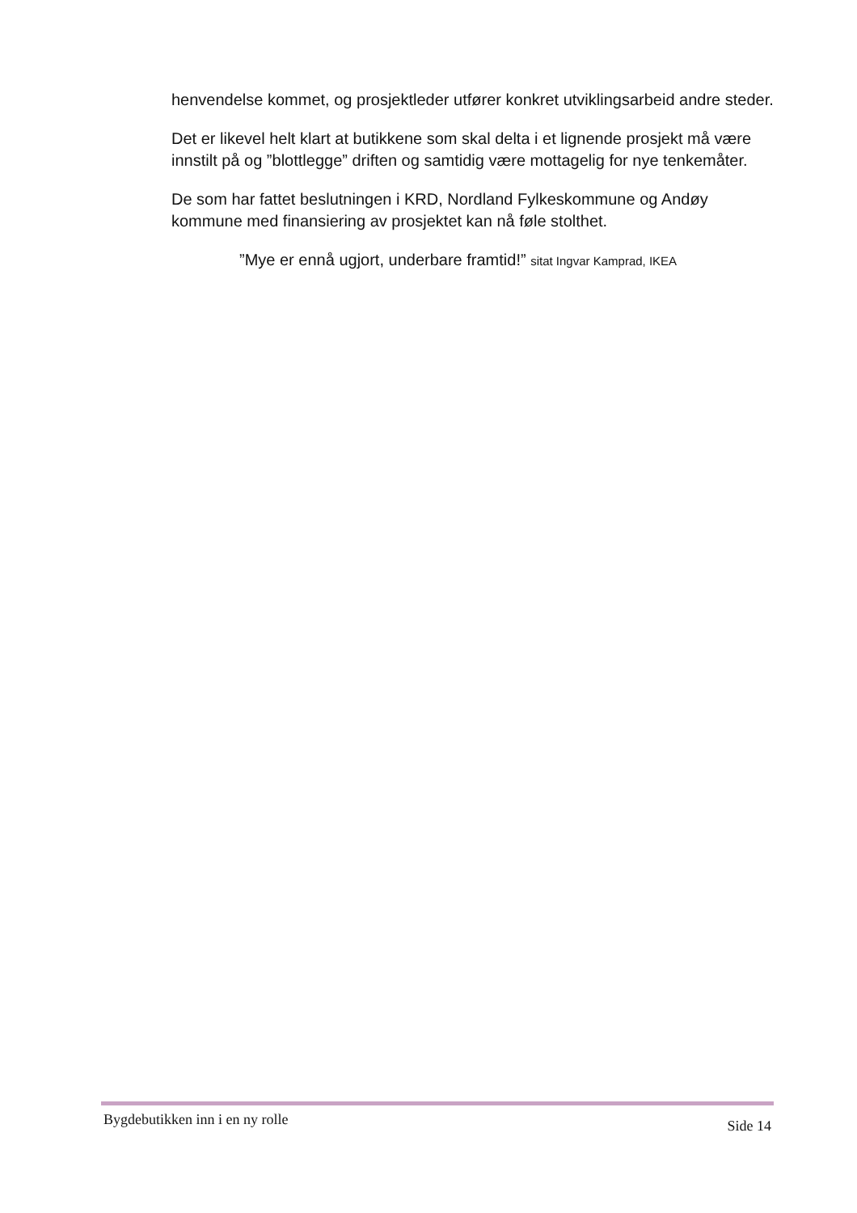henvendelse kommet, og prosjektleder utfører konkret utviklingsarbeid andre steder.
Det er likevel helt klart at butikkene som skal delta i et lignende prosjekt må være innstilt på og ”blottlegge” driften og samtidig være mottagelig for nye tenkemåter.
De som har fattet beslutningen i KRD, Nordland Fylkeskommune og Andøy kommune med finansiering av prosjektet kan nå føle stolthet.
”Mye er ennå ugjort, underbare framtid!” sitat Ingvar Kamprad, IKEA
Bygdebutikken inn i en ny rolle Side 14